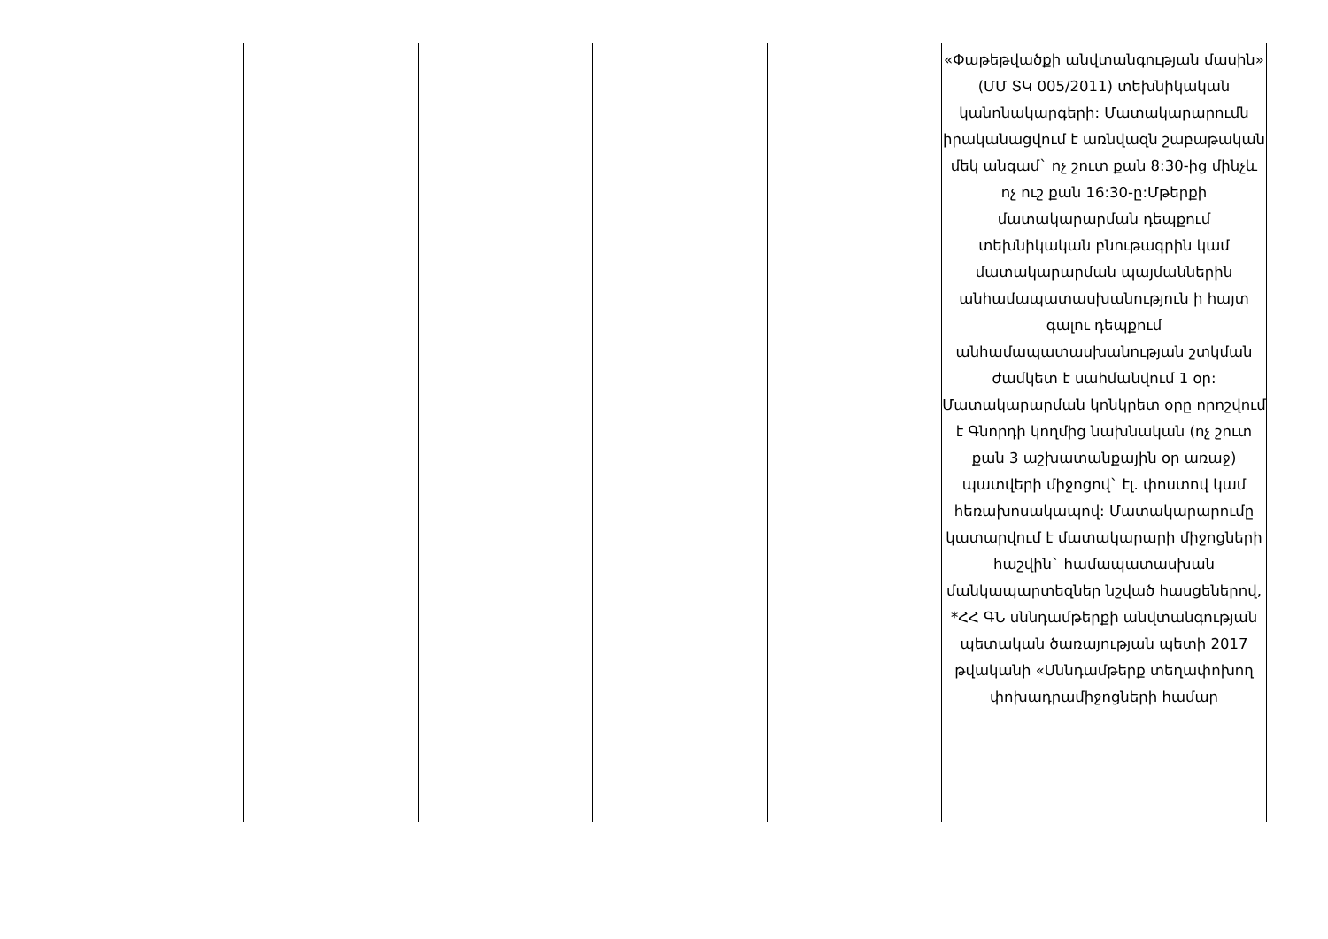| | | | | | «Փաթեթվածքի անվտանգության մասին» (ՄՄ ՏԿ 005/2011) տեխնիկական կանոնակարգերի: Մատակարարումն իրականացվում է առնվազն շաբաթական մեկ անգամ` ոչ շուտ քան 8:30-ից մինչև ոչ ուշ քան 16:30-ը:Մթերքի մատակարարման դեպքում տեխնիկական բնութագրին կամ մատակարարման պայմաններին անհամապատասխանություն ի հայտ գալու դեպքում անհամապատասխանության շտկման ժամկետ է սահմանվում 1 օր: Մատակարարման կոնկրետ օրը որոշվում է Գնորդի կողմից նախնական (ոչ շուտ քան 3 աշխատանքային օր առաջ) պատվերի միջոցով` էլ. փոստով կամ հեռախոսակապով: Մատակարարումը կատարվում է մատակարարի միջոցների հաշվին` համապատասխան մանկապարտեզներ նշված հասցեներով, *ՀՀ ԳՆ սննդամթերքի անվտանգության պետական ծառայության պետի 2017 թվականի «Սննդամթերք տեղափոխող փոխադրամիջոցների համար |